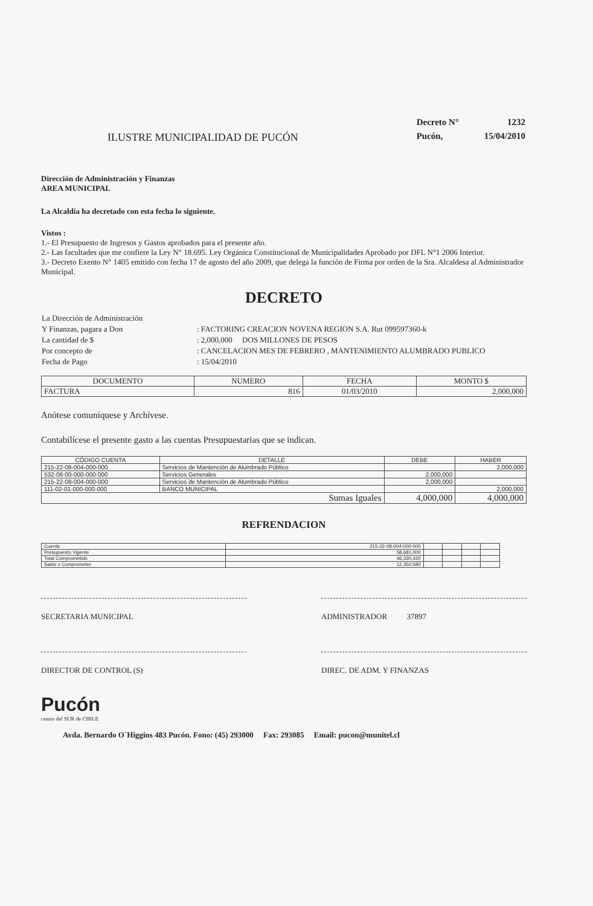ILUSTRE MUNICIPALIDAD DE PUCÓN
| Decreto N° | 1232 |
| Pucón, | 15/04/2010 |
Dirección de Administración y Finanzas
AREA MUNICIPAL
La Alcaldía ha decretado con esta fecha lo siguiente.
Vistos :
1.- El Presupuesto de Ingresos y Gastos aprobados para el presente año.
2.- Las facultades que me confiere la Ley N° 18.695. Ley Orgánica Constitucional de Municipalidades Aprobado por DFL N°1 2006 Interior.
3.- Decreto Exento N° 1405 emitido con fecha 17 de agosto del año 2009, que delega la función de Firma por orden de la Sra. Alcaldesa al Administrador Municipal.
DECRETO
| La Dirección de Administración | |
| Y Finanzas, pagara a Don | : FACTORING CREACION NOVENA REGION S.A. Rut 099597360-k |
| La cantidad de $ | : 2,000,000 DOS MILLONES DE PESOS |
| Por concepto de | : CANCELACION MES DE FEBRERO , MANTENIMIENTO ALUMBRADO PUBLICO |
| Fecha de Pago | : 15/04/2010 |
| DOCUMENTO | NUMERO | FECHA | MONTO $ |
| --- | --- | --- | --- |
| FACTURA | 816 | 01/03/2010 | 2,000,000 |
Anótese comuníquese y Archívese.
Contabilícese el presente gasto a las cuentas Presupuestarias que se indican.
| CÓDIGO CUENTA | DETALLE | DEBE | HABER |
| --- | --- | --- | --- |
| 215-22-08-004-000-000 | Servicios de Mantención de Alumbrado Público | | 2,000,000 |
| 532-08-00-000-000-000 | Servicios Generales | 2,000,000 | |
| 215-22-08-004-000-000 | Servicios de Mantención de Alumbrado Público | 2,000,000 | |
| 111-02-01-000-000-000 | BANCO MUNICIPAL | | 2,000,000 |
| Sumas Iguales | | 4,000,000 | 4,000,000 |
REFRENDACION
| Cuenta | 215-22-08-004-000-000 | | | | |
| Presupuesto Vigente | 58,681,000 | | | | |
| Total Comprometido | 46,330,420 | | | | |
| Saldo x Comprometer | 12,350,580 | | | | |
SECRETARIA MUNICIPAL ADMINISTRADOR 37897
DIRECTOR DE CONTROL (S) DIREC. DE ADM. Y FINANZAS
Pucón
centro del SUR de CHILE
Avda. Bernardo O´Higgins 483 Pucón. Fono: (45) 293000 Fax: 293085 Email: pucon@munitel.cl